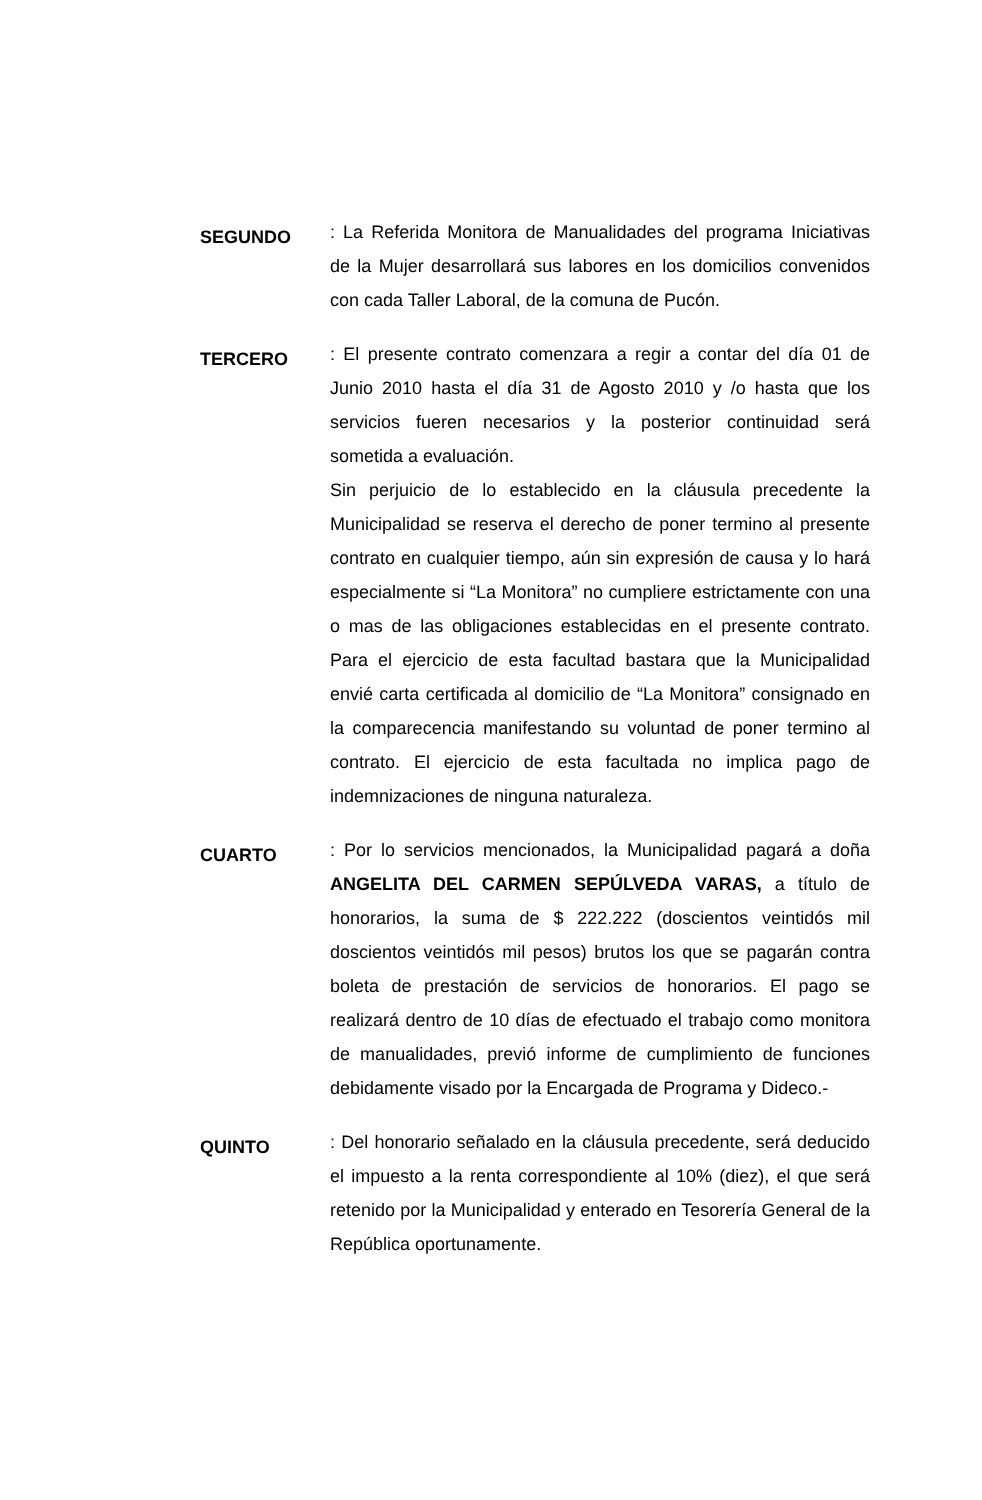SEGUNDO
: La Referida Monitora de Manualidades del programa Iniciativas de la Mujer desarrollará sus labores en los domicilios convenidos con cada Taller Laboral, de la comuna de Pucón.
TERCERO
: El presente contrato comenzara a regir a contar del día 01 de Junio 2010 hasta el día 31 de Agosto 2010 y /o hasta que los servicios fueren necesarios y la posterior continuidad será sometida a evaluación.
Sin perjuicio de lo establecido en la cláusula precedente la Municipalidad se reserva el derecho de poner termino al presente contrato en cualquier tiempo, aún sin expresión de causa y lo hará especialmente si “La Monitora” no cumpliere estrictamente con una o mas de las obligaciones establecidas en el presente contrato. Para el ejercicio de esta facultad bastara que la Municipalidad envié carta certificada al domicilio de “La Monitora” consignado en la comparecencia manifestando su voluntad de poner termino al contrato. El ejercicio de esta facultada no implica pago de indemnizaciones de ninguna naturaleza.
CUARTO
: Por lo servicios mencionados, la Municipalidad pagará a doña ANGELITA DEL CARMEN SEPÚLVEDA VARAS, a título de honorarios, la suma de $ 222.222 (doscientos veintidós mil doscientos veintidós mil pesos) brutos los que se pagarán contra boleta de prestación de servicios de honorarios. El pago se realizará dentro de 10 días de efectuado el trabajo como monitora de manualidades, previó informe de cumplimiento de funciones debidamente visado por la Encargada de Programa y Dideco.-
QUINTO
: Del honorario señalado en la cláusula precedente, será deducido el impuesto a la renta correspondiente al 10% (diez), el que será retenido por la Municipalidad y enterado en Tesorería General de la República oportunamente.